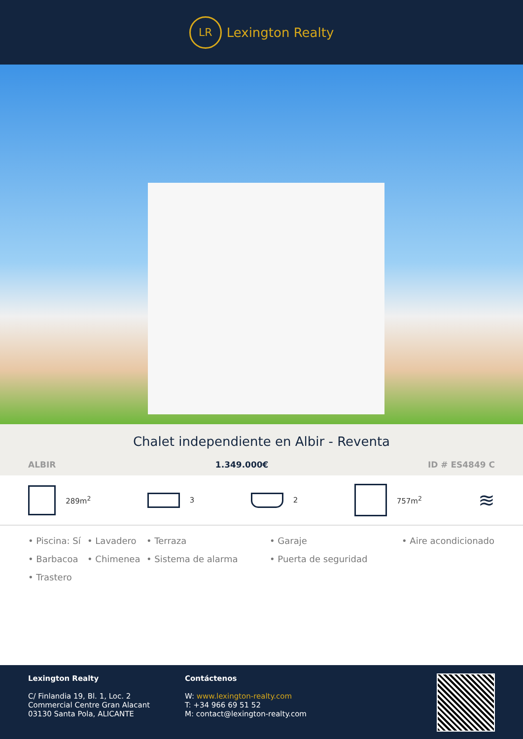LR
Lexington Realty
Chalet independiente en Albir - Reventa
ALBIR 1.349.000€ ID # ES4849 C
289m<sup>2</sup> 3 2 757m<sup>2</sup>
≋
• Piscina: Sí • Lavadero • Terraza • Garaje • Aire acondicionado • Barbacoa • Chimenea • Sistema de alarma • Puerta de seguridad • Trastero
Lexington Realty
C/ Finlandia 19, Bl. 1, Loc. 2
Commercial Centre Gran Alacant
03130 Santa Pola, ALICANTE
Contáctenos
W: www.lexington-realty.com
T: +34 966 69 51 52
M: contact@lexington-realty.com